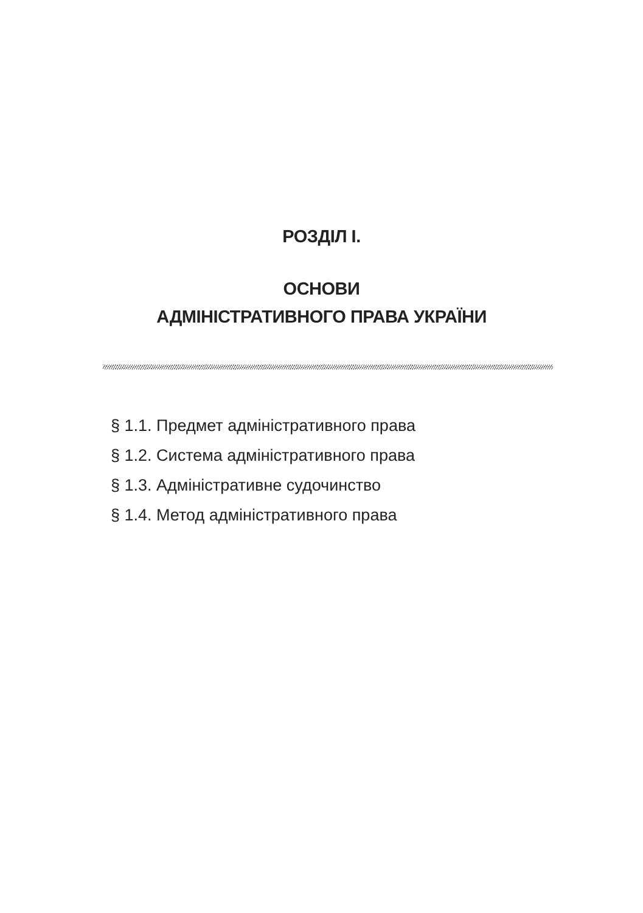РОЗДІЛ І.
ОСНОВИ
АДМІНІСТРАТИВНОГО ПРАВА УКРАЇНИ
§ 1.1. Предмет адміністративного права
§ 1.2. Система адміністративного права
§ 1.3. Адміністративне судочинство
§ 1.4. Метод адміністративного права